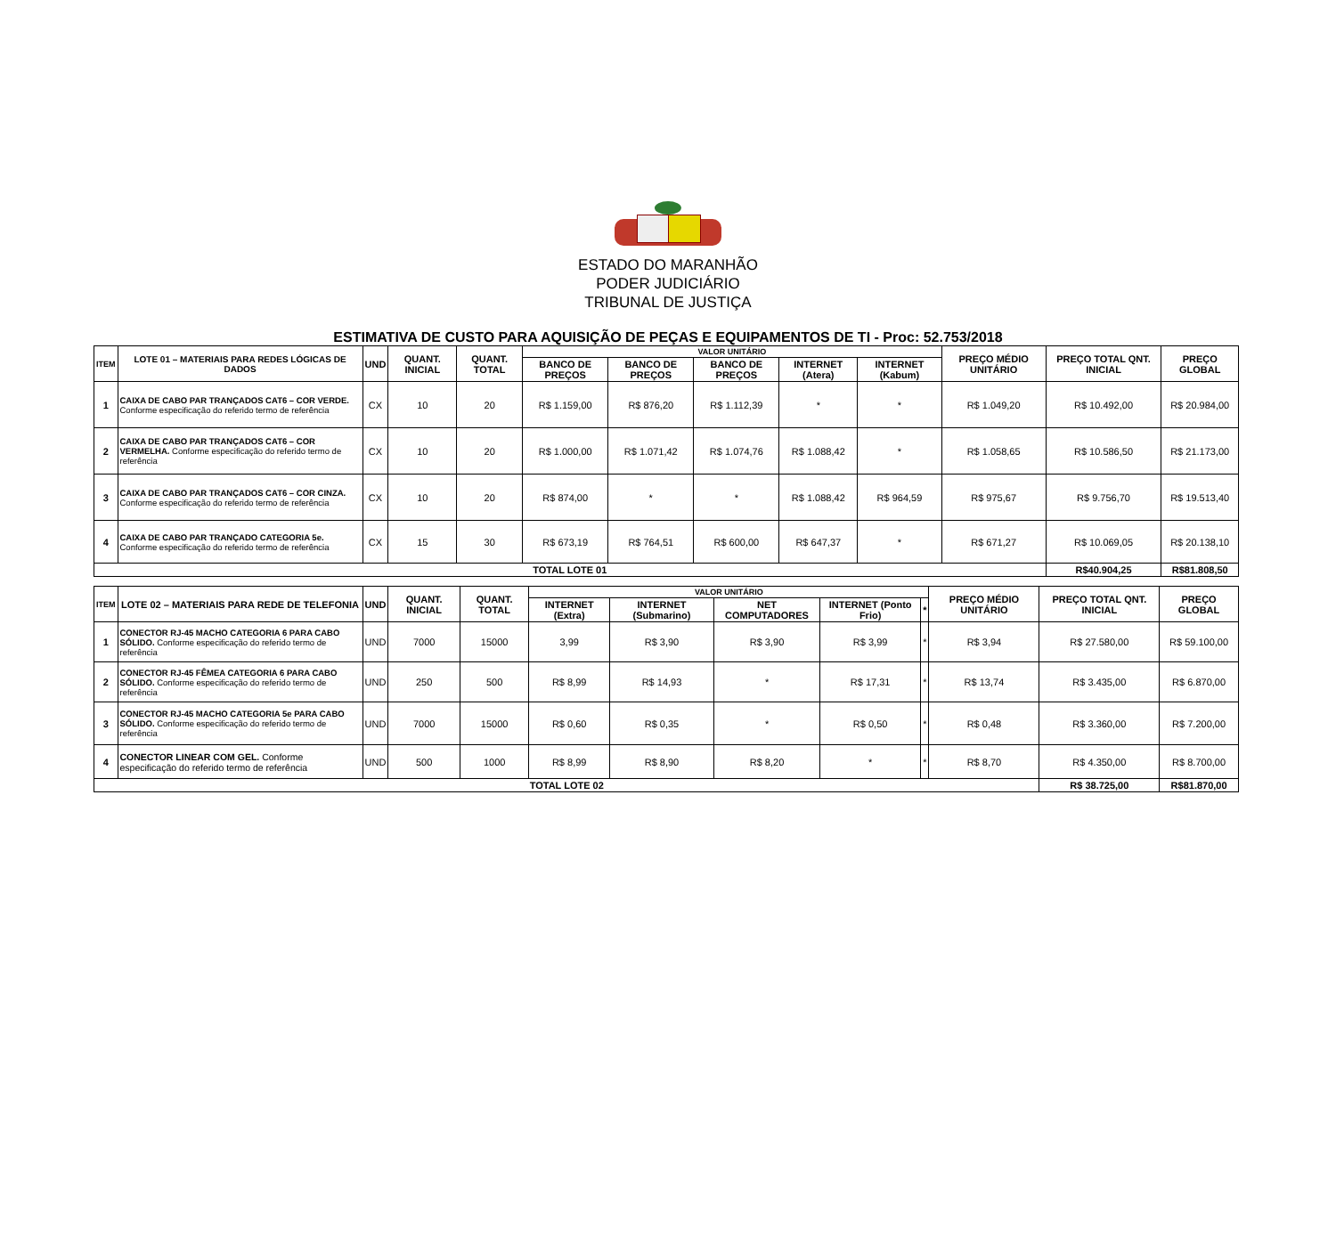ESTADO DO MARANHÃO
PODER JUDICIÁRIO
TRIBUNAL DE JUSTIÇA
ESTIMATIVA DE CUSTO PARA AQUISIÇÃO DE PEÇAS E EQUIPAMENTOS DE TI - Proc: 52.753/2018
| ITEM | LOTE 01 – MATERIAIS PARA REDES LÓGICAS DE DADOS | UND | QUANT. INICIAL | QUANT. TOTAL | VALOR UNITÁRIO | | | | | PREÇO MÉDIO UNITÁRIO | PREÇO TOTAL QNT. INICIAL | PREÇO GLOBAL |
| --- | --- | --- | --- | --- | --- | --- | --- | --- | --- | --- | --- | --- |
| | | | | | BANCO DE PREÇOS | BANCO DE PREÇOS | BANCO DE PREÇOS | INTERNET (Atera) | INTERNET (Kabum) | | | |
| 1 | CAIXA DE CABO PAR TRANÇADOS CAT6 – COR VERDE. Conforme especificação do referido termo de referência | CX | 10 | 20 | R$ 1.159,00 | R$ 876,20 | R$ 1.112,39 | * | * | R$ 1.049,20 | R$ 10.492,00 | R$ 20.984,00 |
| 2 | CAIXA DE CABO PAR TRANÇADOS CAT6 – COR VERMELHA. Conforme especificação do referido termo de referência | CX | 10 | 20 | R$ 1.000,00 | R$ 1.071,42 | R$ 1.074,76 | R$ 1.088,42 | * | R$ 1.058,65 | R$ 10.586,50 | R$ 21.173,00 |
| 3 | CAIXA DE CABO PAR TRANÇADOS CAT6 – COR CINZA. Conforme especificação do referido termo de referência | CX | 10 | 20 | R$ 874,00 | * | * | R$ 1.088,42 | R$ 964,59 | R$ 975,67 | R$ 9.756,70 | R$ 19.513,40 |
| 4 | CAIXA DE CABO PAR TRANÇADO CATEGORIA 5e. Conforme especificação do referido termo de referência | CX | 15 | 30 | R$ 673,19 | R$ 764,51 | R$ 600,00 | R$ 647,37 | * | R$ 671,27 | R$ 10.069,05 | R$ 20.138,10 |
| TOTAL LOTE 01 | | | | | | | | | | | R$40.904,25 | R$81.808,50 |
| ITEM | LOTE 02 – MATERIAIS PARA REDE DE TELEFONIA | UND | QUANT. INICIAL | QUANT. TOTAL | VALOR UNITÁRIO | | | | | PREÇO MÉDIO UNITÁRIO | PREÇO TOTAL QNT. INICIAL | PREÇO GLOBAL |
| --- | --- | --- | --- | --- | --- | --- | --- | --- | --- | --- | --- | --- |
| | | | | | INTERNET (Extra) | INTERNET (Submarino) | NET COMPUTADORES | INTERNET (Ponto Frio) | * | | | |
| 1 | CONECTOR RJ-45 MACHO CATEGORIA 6 PARA CABO SÓLIDO. Conforme especificação do referido termo de referência | UND | 7000 | 15000 | 3,99 | R$ 3,90 | R$ 3,90 | R$ 3,99 | * | R$ 3,94 | R$ 27.580,00 | R$ 59.100,00 |
| 2 | CONECTOR RJ-45 FÊMEA CATEGORIA 6 PARA CABO SÓLIDO. Conforme especificação do referido termo de referência | UND | 250 | 500 | R$ 8,99 | R$ 14,93 | * | R$ 17,31 | * | R$ 13,74 | R$ 3.435,00 | R$ 6.870,00 |
| 3 | CONECTOR RJ-45 MACHO CATEGORIA 5e PARA CABO SÓLIDO. Conforme especificação do referido termo de referência | UND | 7000 | 15000 | R$ 0,60 | R$ 0,35 | * | R$ 0,50 | * | R$ 0,48 | R$ 3.360,00 | R$ 7.200,00 |
| 4 | CONECTOR LINEAR COM GEL. Conforme especificação do referido termo de referência | UND | 500 | 1000 | R$ 8,99 | R$ 8,90 | R$ 8,20 | * | * | R$ 8,70 | R$ 4.350,00 | R$ 8.700,00 |
| TOTAL LOTE 02 | | | | | | | | | | | R$ 38.725,00 | R$81.870,00 |